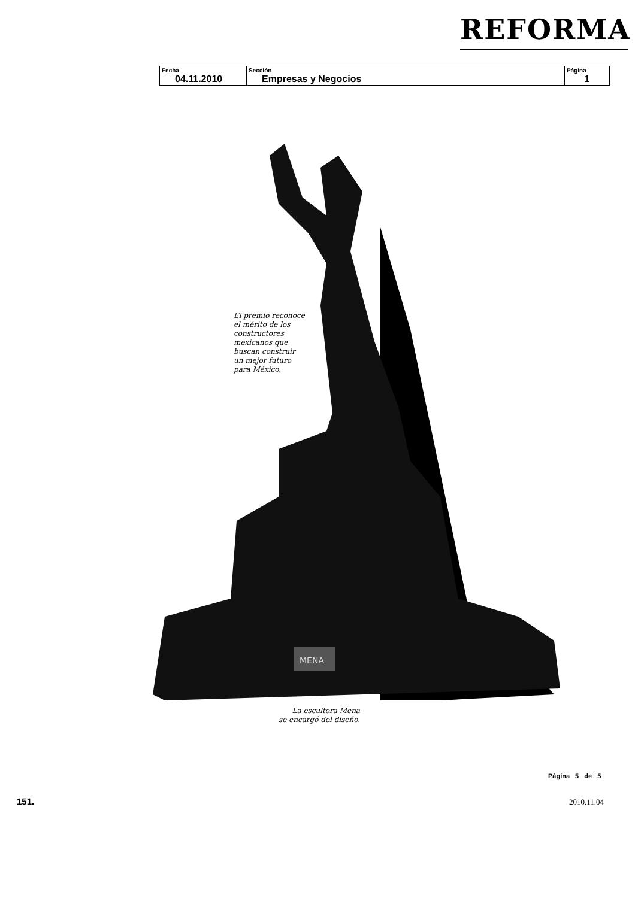REFORMA
| Fecha 04.11.2010 | Sección Empresas y Negocios | Página 1 |
MENA
El premio reconoce
el mérito de los
constructores
mexicanos que
buscan construir
un mejor futuro
para México.
La escultora Mena
se encargó del diseño.
Página 5 de 5
151. 2010.11.04